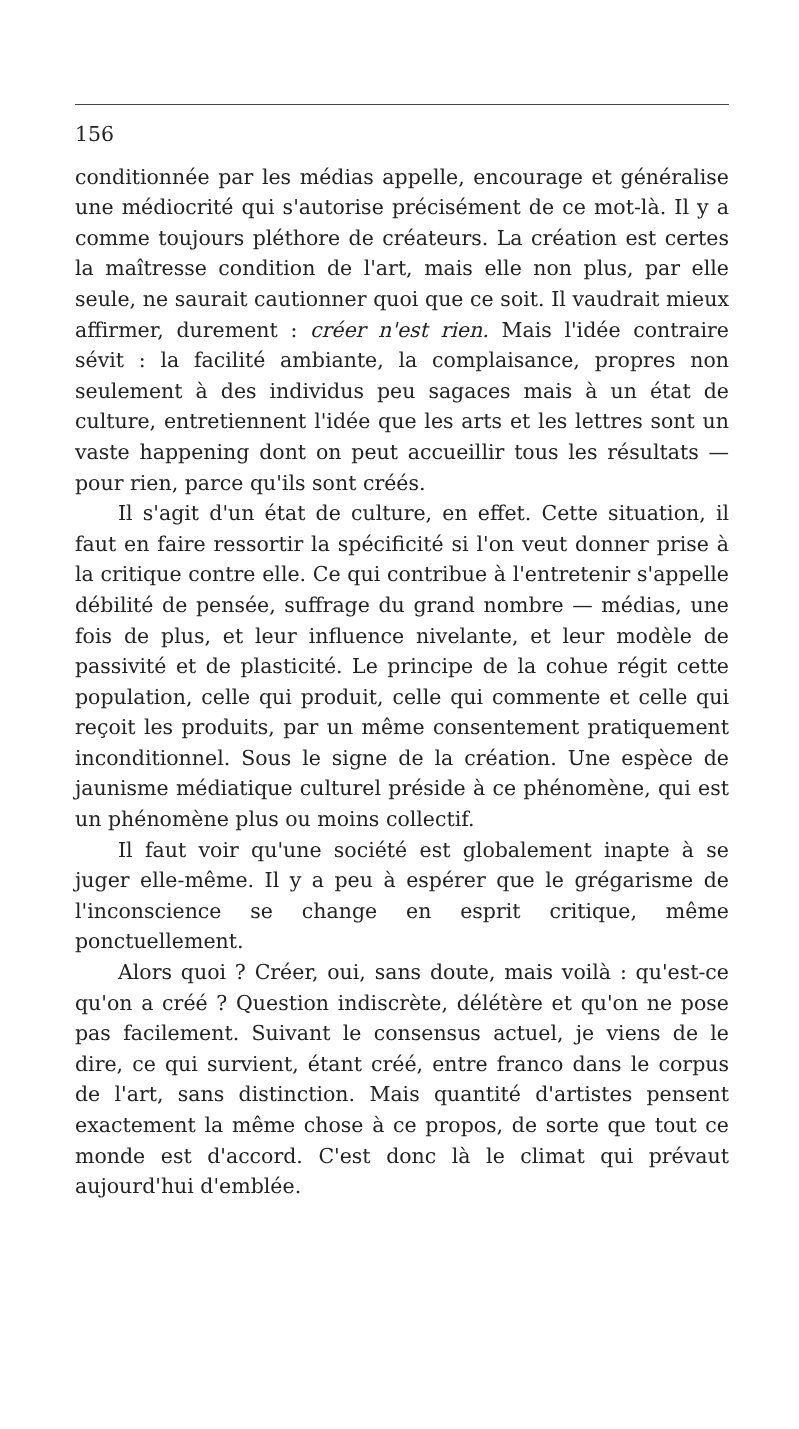156
conditionnée par les médias appelle, encourage et généralise une médiocrité qui s'autorise précisément de ce mot-là. Il y a comme toujours pléthore de créateurs. La création est certes la maîtresse condition de l'art, mais elle non plus, par elle seule, ne saurait cautionner quoi que ce soit. Il vaudrait mieux affirmer, durement : créer n'est rien. Mais l'idée contraire sévit : la facilité ambiante, la complaisance, propres non seulement à des individus peu sagaces mais à un état de culture, entretiennent l'idée que les arts et les lettres sont un vaste happening dont on peut accueillir tous les résultats — pour rien, parce qu'ils sont créés.
Il s'agit d'un état de culture, en effet. Cette situation, il faut en faire ressortir la spécificité si l'on veut donner prise à la critique contre elle. Ce qui contribue à l'entretenir s'appelle débilité de pensée, suffrage du grand nombre — médias, une fois de plus, et leur influence nivelante, et leur modèle de passivité et de plasticité. Le principe de la cohue régit cette population, celle qui produit, celle qui commente et celle qui reçoit les produits, par un même consentement pratiquement inconditionnel. Sous le signe de la création. Une espèce de jaunisme médiatique culturel préside à ce phénomène, qui est un phénomène plus ou moins collectif.
Il faut voir qu'une société est globalement inapte à se juger elle-même. Il y a peu à espérer que le grégarisme de l'inconscience se change en esprit critique, même ponctuellement.
Alors quoi ? Créer, oui, sans doute, mais voilà : qu'est-ce qu'on a créé ? Question indiscrète, délétère et qu'on ne pose pas facilement. Suivant le consensus actuel, je viens de le dire, ce qui survient, étant créé, entre franco dans le corpus de l'art, sans distinction. Mais quantité d'artistes pensent exactement la même chose à ce propos, de sorte que tout ce monde est d'accord. C'est donc là le climat qui prévaut aujourd'hui d'emblée.